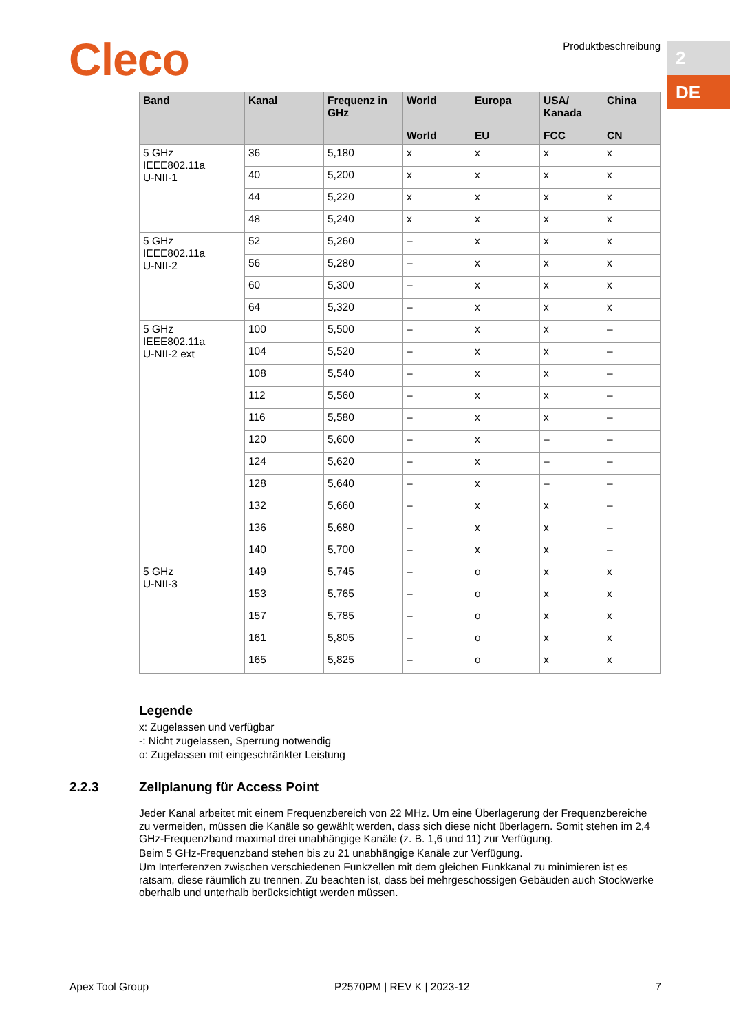Cleco Produktbeschreibung 2
DE
| Band | Kanal | Frequenz in GHz | World | Europa | USA/ Kanada | China |
| --- | --- | --- | --- | --- | --- | --- |
| | | | World | EU | FCC | CN |
| 5 GHz IEEE802.11a U-NII-1 | 36 | 5,180 | x | x | x | x |
| | 40 | 5,200 | x | x | x | x |
| | 44 | 5,220 | x | x | x | x |
| | 48 | 5,240 | x | x | x | x |
| 5 GHz IEEE802.11a U-NII-2 | 52 | 5,260 | – | x | x | x |
| | 56 | 5,280 | – | x | x | x |
| | 60 | 5,300 | – | x | x | x |
| | 64 | 5,320 | – | x | x | x |
| 5 GHz IEEE802.11a U-NII-2 ext | 100 | 5,500 | – | x | x | – |
| | 104 | 5,520 | – | x | x | – |
| | 108 | 5,540 | – | x | x | – |
| | 112 | 5,560 | – | x | x | – |
| | 116 | 5,580 | – | x | x | – |
| | 120 | 5,600 | – | x | – | – |
| | 124 | 5,620 | – | x | – | – |
| | 128 | 5,640 | – | x | – | – |
| | 132 | 5,660 | – | x | x | – |
| | 136 | 5,680 | – | x | x | – |
| | 140 | 5,700 | – | x | x | – |
| 5 GHz U-NII-3 | 149 | 5,745 | – | o | x | x |
| | 153 | 5,765 | – | o | x | x |
| | 157 | 5,785 | – | o | x | x |
| | 161 | 5,805 | – | o | x | x |
| | 165 | 5,825 | – | o | x | x |
Legende
x: Zugelassen und verfügbar
-: Nicht zugelassen, Sperrung notwendig
o: Zugelassen mit eingeschränkter Leistung
2.2.3 Zellplanung für Access Point
Jeder Kanal arbeitet mit einem Frequenzbereich von 22 MHz. Um eine Überlagerung der Frequenzbereiche zu vermeiden, müssen die Kanäle so gewählt werden, dass sich diese nicht überlagern. Somit stehen im 2,4 GHz-Frequenzband maximal drei unabhängige Kanäle (z. B. 1,6 und 11) zur Verfügung.
Beim 5 GHz-Frequenzband stehen bis zu 21 unabhängige Kanäle zur Verfügung.
Um Interferenzen zwischen verschiedenen Funkzellen mit dem gleichen Funkkanal zu minimieren ist es ratsam, diese räumlich zu trennen. Zu beachten ist, dass bei mehrgeschossigen Gebäuden auch Stockwerke oberhalb und unterhalb berücksichtigt werden müssen.
Apex Tool Group P2570PM | REV K | 2023-12 7